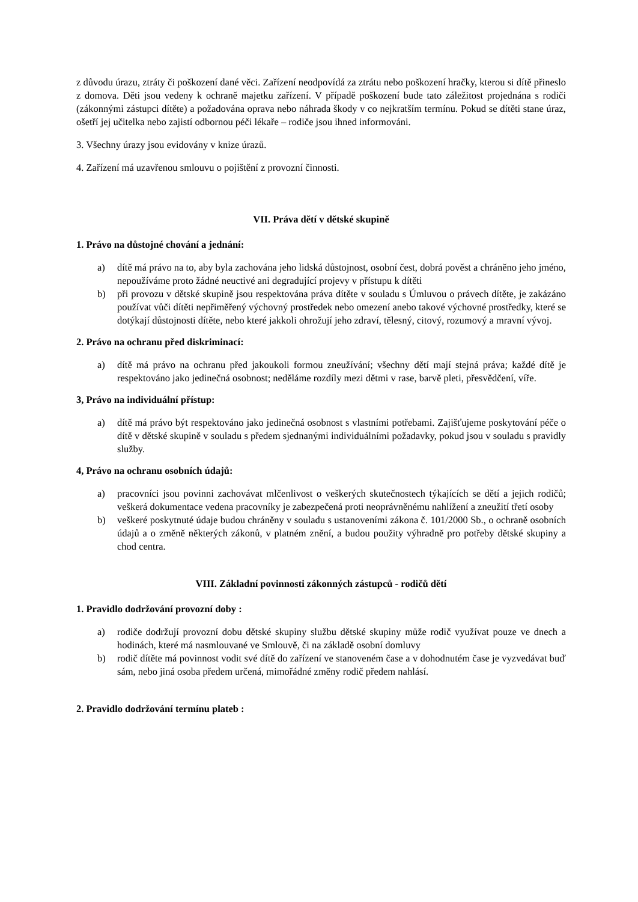z důvodu úrazu, ztráty či poškození dané věci. Zařízení neodpovídá za ztrátu nebo poškození hračky, kterou si dítě přineslo z domova. Děti jsou vedeny k ochraně majetku zařízení. V případě poškození bude tato záležitost projednána s rodiči (zákonnými zástupci dítěte) a požadována oprava nebo náhrada škody v co nejkratším termínu. Pokud se dítěti stane úraz, ošetří jej učitelka nebo zajistí odbornou péči lékaře – rodiče jsou ihned informováni.
3. Všechny úrazy jsou evidovány v knize úrazů.
4. Zařízení má uzavřenou smlouvu o pojištění z provozní činnosti.
VII. Práva dětí v dětské skupině
1. Právo na důstojné chování a jednání:
a) dítě má právo na to, aby byla zachována jeho lidská důstojnost, osobní čest, dobrá pověst a chráněno jeho jméno, nepoužíváme proto žádné neuctivé ani degradující projevy v přístupu k dítěti
b) při provozu v dětské skupině jsou respektována práva dítěte v souladu s Úmluvou o právech dítěte, je zakázáno používat vůči dítěti nepřiměřený výchovný prostředek nebo omezení anebo takové výchovné prostředky, které se dotýkají důstojnosti dítěte, nebo které jakkoli ohrožují jeho zdraví, tělesný, citový, rozumový a mravní vývoj.
2. Právo na ochranu před diskriminací:
a) dítě má právo na ochranu před jakoukoli formou zneužívání; všechny dětí mají stejná práva; každé dítě je respektováno jako jedinečná osobnost; neděláme rozdíly mezi dětmi v rase, barvě pleti, přesvědčení, víře.
3, Právo na individuální přístup:
a) dítě má právo být respektováno jako jedinečná osobnost s vlastními potřebami. Zajišťujeme poskytování péče o dítě v dětské skupině v souladu s předem sjednanými individuálními požadavky, pokud jsou v souladu s pravidly služby.
4, Právo na ochranu osobních údajů:
a) pracovníci jsou povinni zachovávat mlčenlivost o veškerých skutečnostech týkajících se dětí a jejich rodičů; veškerá dokumentace vedena pracovníky je zabezpečená proti neoprávněnému nahlížení a zneužití třetí osoby
b) veškeré poskytnuté údaje budou chráněny v souladu s ustanoveními zákona č. 101/2000 Sb., o ochraně osobních údajů a o změně některých zákonů, v platném znění, a budou použity výhradně pro potřeby dětské skupiny a chod centra.
VIII. Základní povinnosti zákonných zástupců - rodičů dětí
1. Pravidlo dodržování provozní doby :
a) rodiče dodržují provozní dobu dětské skupiny službu dětské skupiny může rodič využívat pouze ve dnech a hodinách, které má nasmlouvané ve Smlouvě, či na základě osobní domluvy
b) rodič dítěte má povinnost vodit své dítě do zařízení ve stanoveném čase a v dohodnutém čase je vyzvedávat buď sám, nebo jiná osoba předem určená, mimořádné změny rodič předem nahlásí.
2. Pravidlo dodržování termínu plateb :